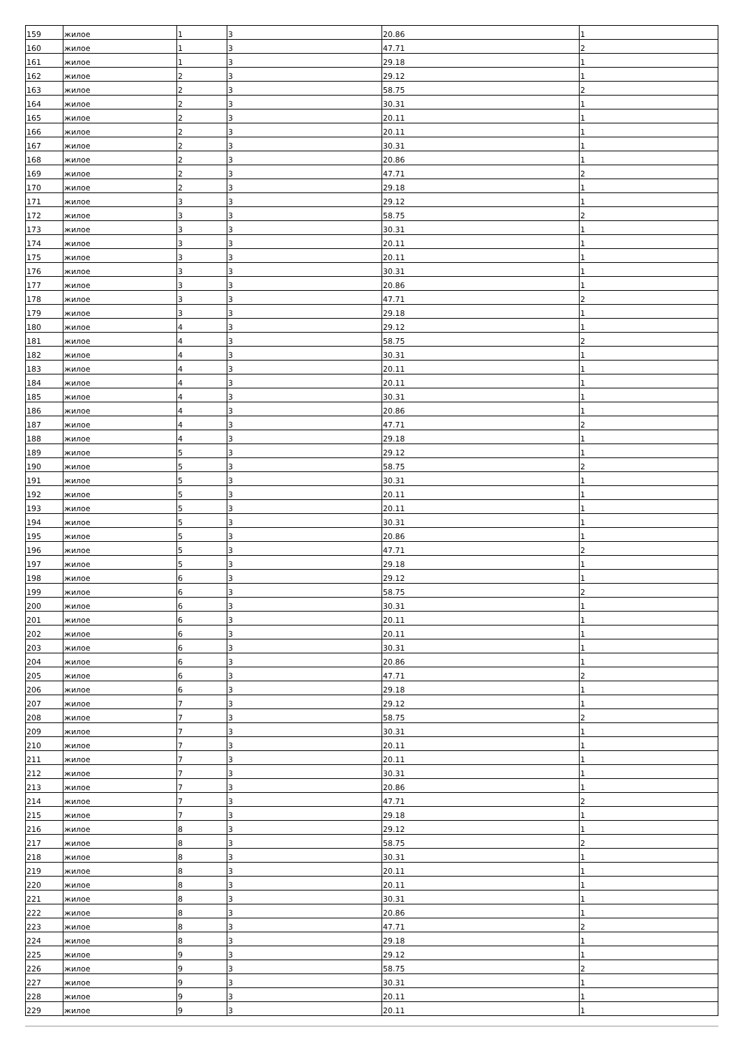| 159 | жилое | 1 | 3 | 20.86 | 1 |
| 160 | жилое | 1 | 3 | 47.71 | 2 |
| 161 | жилое | 1 | 3 | 29.18 | 1 |
| 162 | жилое | 2 | 3 | 29.12 | 1 |
| 163 | жилое | 2 | 3 | 58.75 | 2 |
| 164 | жилое | 2 | 3 | 30.31 | 1 |
| 165 | жилое | 2 | 3 | 20.11 | 1 |
| 166 | жилое | 2 | 3 | 20.11 | 1 |
| 167 | жилое | 2 | 3 | 30.31 | 1 |
| 168 | жилое | 2 | 3 | 20.86 | 1 |
| 169 | жилое | 2 | 3 | 47.71 | 2 |
| 170 | жилое | 2 | 3 | 29.18 | 1 |
| 171 | жилое | 3 | 3 | 29.12 | 1 |
| 172 | жилое | 3 | 3 | 58.75 | 2 |
| 173 | жилое | 3 | 3 | 30.31 | 1 |
| 174 | жилое | 3 | 3 | 20.11 | 1 |
| 175 | жилое | 3 | 3 | 20.11 | 1 |
| 176 | жилое | 3 | 3 | 30.31 | 1 |
| 177 | жилое | 3 | 3 | 20.86 | 1 |
| 178 | жилое | 3 | 3 | 47.71 | 2 |
| 179 | жилое | 3 | 3 | 29.18 | 1 |
| 180 | жилое | 4 | 3 | 29.12 | 1 |
| 181 | жилое | 4 | 3 | 58.75 | 2 |
| 182 | жилое | 4 | 3 | 30.31 | 1 |
| 183 | жилое | 4 | 3 | 20.11 | 1 |
| 184 | жилое | 4 | 3 | 20.11 | 1 |
| 185 | жилое | 4 | 3 | 30.31 | 1 |
| 186 | жилое | 4 | 3 | 20.86 | 1 |
| 187 | жилое | 4 | 3 | 47.71 | 2 |
| 188 | жилое | 4 | 3 | 29.18 | 1 |
| 189 | жилое | 5 | 3 | 29.12 | 1 |
| 190 | жилое | 5 | 3 | 58.75 | 2 |
| 191 | жилое | 5 | 3 | 30.31 | 1 |
| 192 | жилое | 5 | 3 | 20.11 | 1 |
| 193 | жилое | 5 | 3 | 20.11 | 1 |
| 194 | жилое | 5 | 3 | 30.31 | 1 |
| 195 | жилое | 5 | 3 | 20.86 | 1 |
| 196 | жилое | 5 | 3 | 47.71 | 2 |
| 197 | жилое | 5 | 3 | 29.18 | 1 |
| 198 | жилое | 6 | 3 | 29.12 | 1 |
| 199 | жилое | 6 | 3 | 58.75 | 2 |
| 200 | жилое | 6 | 3 | 30.31 | 1 |
| 201 | жилое | 6 | 3 | 20.11 | 1 |
| 202 | жилое | 6 | 3 | 20.11 | 1 |
| 203 | жилое | 6 | 3 | 30.31 | 1 |
| 204 | жилое | 6 | 3 | 20.86 | 1 |
| 205 | жилое | 6 | 3 | 47.71 | 2 |
| 206 | жилое | 6 | 3 | 29.18 | 1 |
| 207 | жилое | 7 | 3 | 29.12 | 1 |
| 208 | жилое | 7 | 3 | 58.75 | 2 |
| 209 | жилое | 7 | 3 | 30.31 | 1 |
| 210 | жилое | 7 | 3 | 20.11 | 1 |
| 211 | жилое | 7 | 3 | 20.11 | 1 |
| 212 | жилое | 7 | 3 | 30.31 | 1 |
| 213 | жилое | 7 | 3 | 20.86 | 1 |
| 214 | жилое | 7 | 3 | 47.71 | 2 |
| 215 | жилое | 7 | 3 | 29.18 | 1 |
| 216 | жилое | 8 | 3 | 29.12 | 1 |
| 217 | жилое | 8 | 3 | 58.75 | 2 |
| 218 | жилое | 8 | 3 | 30.31 | 1 |
| 219 | жилое | 8 | 3 | 20.11 | 1 |
| 220 | жилое | 8 | 3 | 20.11 | 1 |
| 221 | жилое | 8 | 3 | 30.31 | 1 |
| 222 | жилое | 8 | 3 | 20.86 | 1 |
| 223 | жилое | 8 | 3 | 47.71 | 2 |
| 224 | жилое | 8 | 3 | 29.18 | 1 |
| 225 | жилое | 9 | 3 | 29.12 | 1 |
| 226 | жилое | 9 | 3 | 58.75 | 2 |
| 227 | жилое | 9 | 3 | 30.31 | 1 |
| 228 | жилое | 9 | 3 | 20.11 | 1 |
| 229 | жилое | 9 | 3 | 20.11 | 1 |